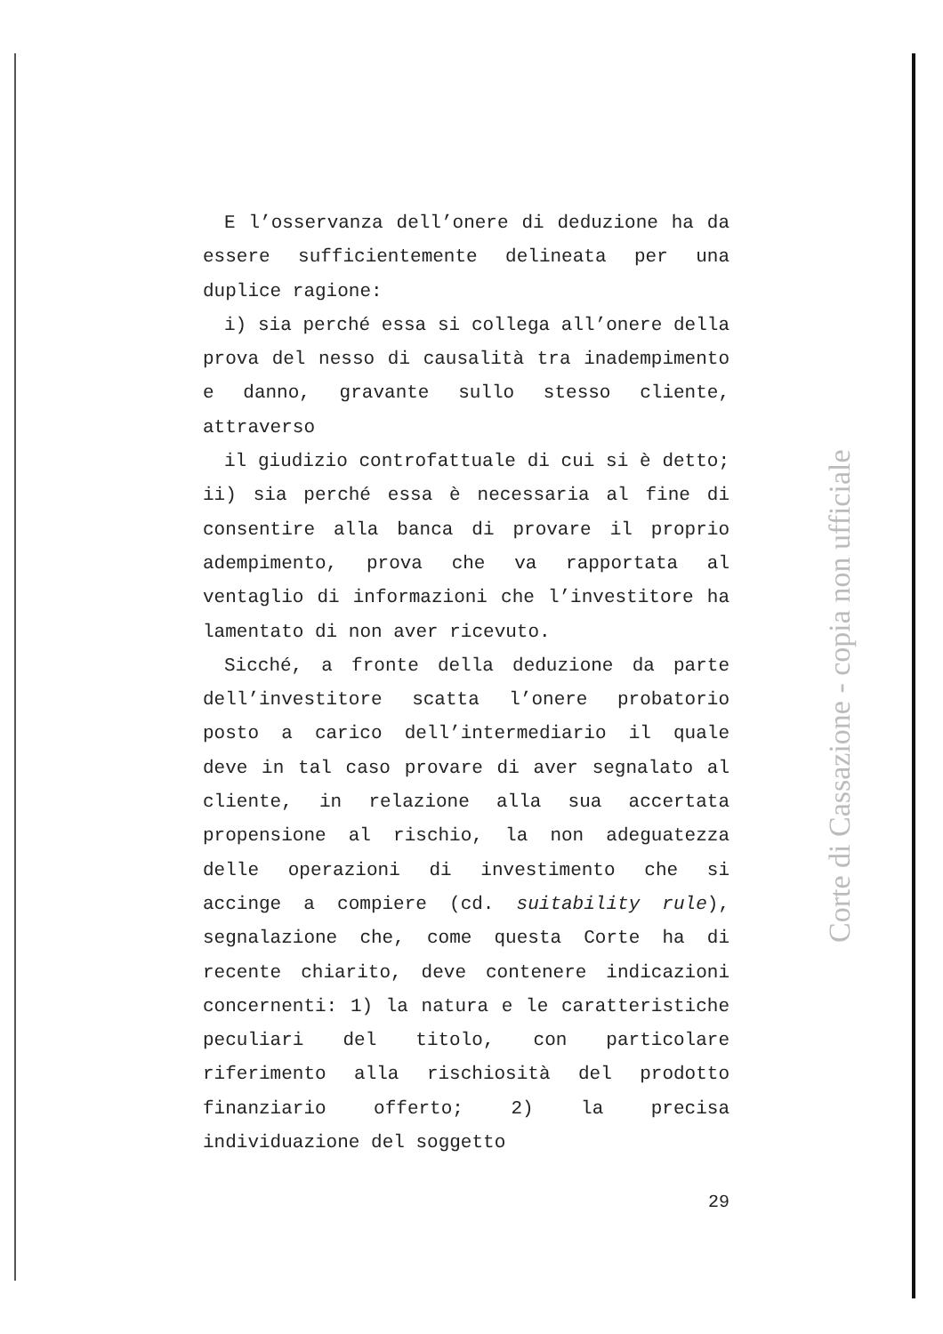E l’osservanza dell’onere di deduzione ha da essere sufficientemente delineata per una duplice ragione:
i) sia perché essa si collega all’onere della prova del nesso di causalità tra inadempimento e danno, gravante sullo stesso cliente, attraverso
il giudizio controfattuale di cui si è detto; ii) sia perché essa è necessaria al fine di consentire alla banca di provare il proprio adempimento, prova che va rapportata al ventaglio di informazioni che l’investitore ha lamentato di non aver ricevuto.
Sicché, a fronte della deduzione da parte dell’investitore scatta l’onere probatorio posto a carico dell’intermediario il quale deve in tal caso provare di aver segnalato al cliente, in relazione alla sua accertata propensione al rischio, la non adeguatezza delle operazioni di investimento che si accinge a compiere (cd. suitability rule), segnalazione che, come questa Corte ha di recente chiarito, deve contenere indicazioni concernenti: 1) la natura e le caratteristiche peculiari del titolo, con particolare riferimento alla rischiosità del prodotto finanziario offerto; 2) la precisa individuazione del soggetto
Corte di Cassazione - copia non ufficiale
29